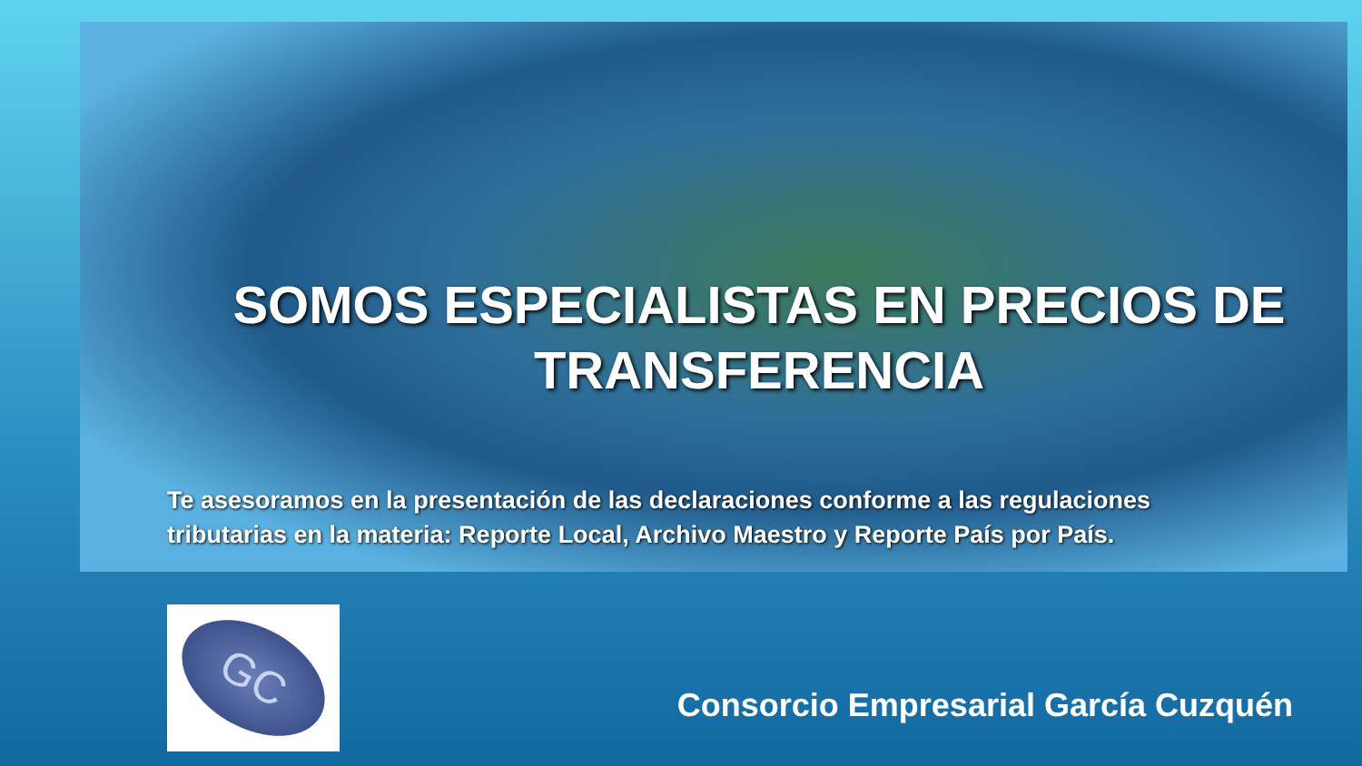SOMOS ESPECIALISTAS EN PRECIOS DE
TRANSFERENCIA
Te asesoramos en la presentación de las declaraciones conforme a las regulaciones tributarias en la materia: Reporte Local, Archivo Maestro y Reporte País por País.
GC
Consorcio Empresarial García Cuzquén